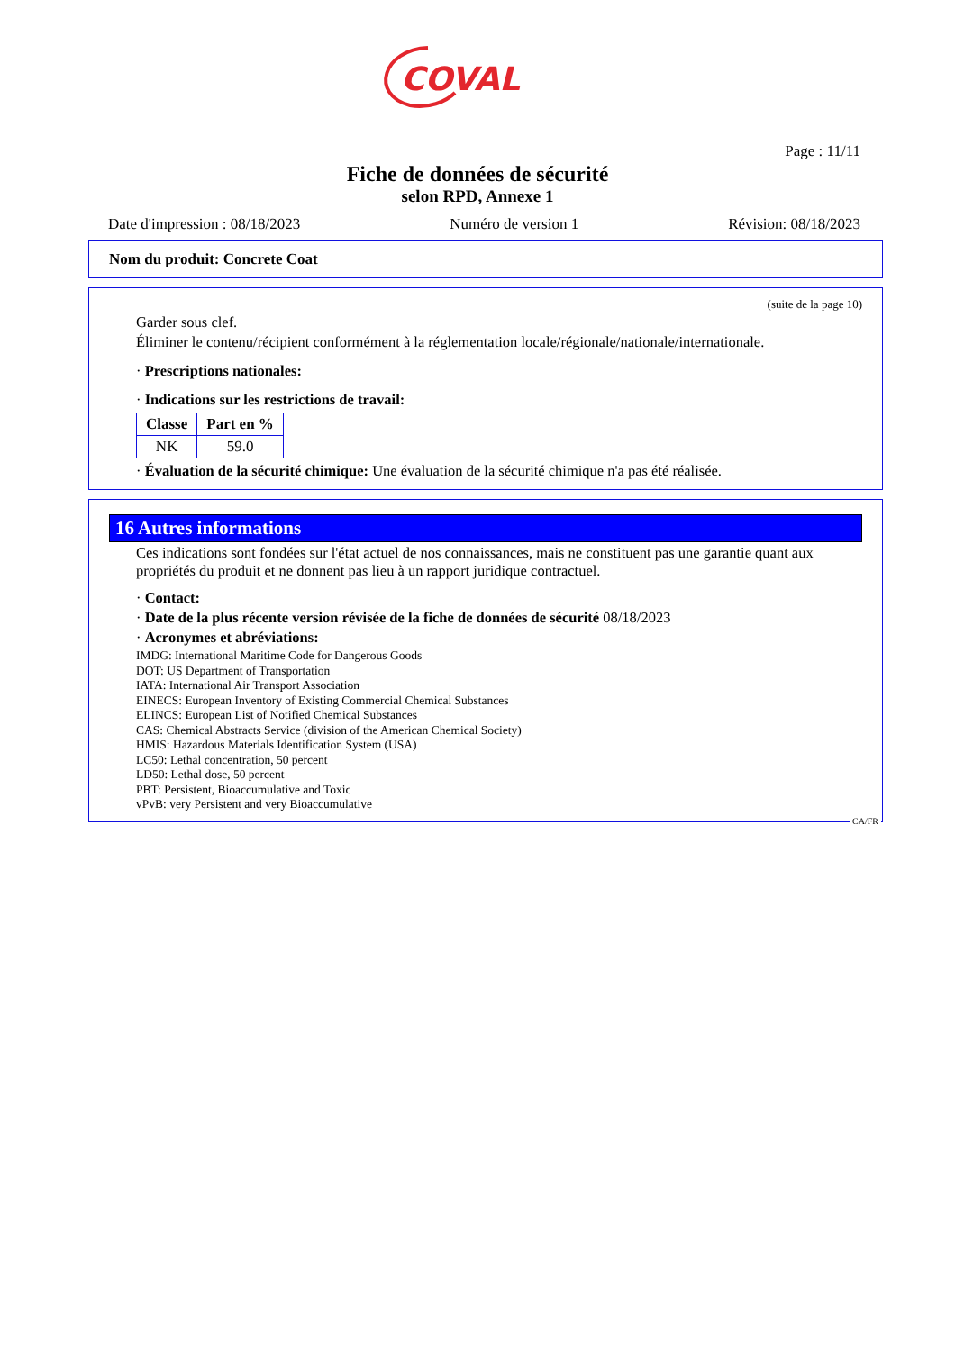COVAL
Page : 11/11
Fiche de données de sécurité
selon RPD, Annexe 1
Date d'impression : 08/18/2023 Numéro de version 1 Révision: 08/18/2023
Nom du produit: Concrete Coat
(suite de la page 10)
Garder sous clef.
Éliminer le contenu/récipient conformément à la réglementation locale/régionale/nationale/internationale.
· Prescriptions nationales:
· Indications sur les restrictions de travail:
| Classe | Part en % |
| --- | --- |
| NK | 59.0 |
· Évaluation de la sécurité chimique: Une évaluation de la sécurité chimique n'a pas été réalisée.
16 Autres informations
Ces indications sont fondées sur l'état actuel de nos connaissances, mais ne constituent pas une garantie quant aux propriétés du produit et ne donnent pas lieu à un rapport juridique contractuel.
· Contact:
· Date de la plus récente version révisée de la fiche de données de sécurité 08/18/2023
· Acronymes et abréviations:
IMDG: International Maritime Code for Dangerous Goods
DOT: US Department of Transportation
IATA: International Air Transport Association
EINECS: European Inventory of Existing Commercial Chemical Substances
ELINCS: European List of Notified Chemical Substances
CAS: Chemical Abstracts Service (division of the American Chemical Society)
HMIS: Hazardous Materials Identification System (USA)
LC50: Lethal concentration, 50 percent
LD50: Lethal dose, 50 percent
PBT: Persistent, Bioaccumulative and Toxic
vPvB: very Persistent and very Bioaccumulative
CA/FR